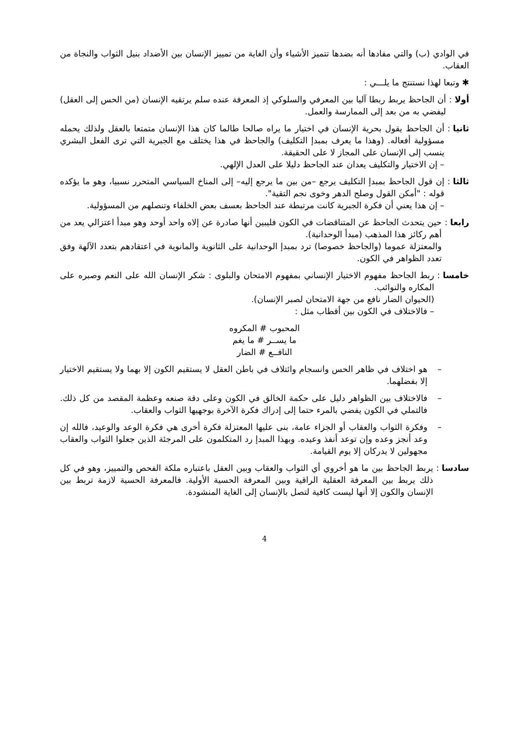في الوادي (ب) والتي مفادها أنه بضدها تتميز الأشياء وأن الغاية من تمييز الإنسان بين الأضداد بنيل الثواب والنجاة من العقاب.
✱ وتبعا لهذا نستنتج ما يلـــي :
أولا : أن الجاحظ يربط ربطا آليا بين المعرفي والسلوكي إذ المعرفة عنده سلم يرتقيه الإنسان (من الحس إلى العقل) ليفضي به من بعد إلى الممارسة والعمل.
ثانيا : أن الجاحظ يقول بحرية الإنسان في اختيار ما يراه صالحا طالما كان هذا الإنسان متمتعا بالعقل ولذلك يحمله مسؤولية أفعاله. (وهذا ما يعرف بمبدإ التكليف) والجاحظ في هذا يختلف مع الجبرية التي ترى الفعل البشري ينسب إلى الإنسان على المجاز لا على الحقيقة.
– إن الاختيار والتكليف يعدان عند الجاحظ دليلا على العدل الإلهي.
ثالثا : إن قول الجاحظ بمبدإ التكليف يرجع –من بين ما يرجع إليه– إلى المناخ السياسي المتحرر نسبيا، وهو ما يؤكده قوله : "أمكن القول وصلح الدهر وخوى نجم التقية".
– إن هذا يعني أن فكرة الجبرية كانت مرتبطة عند الجاحظ بعسف بعض الخلفاء وتنصلهم من المسؤولية.
رابعا : حين يتحدث الجاحظ عن المتناقضات في الكون فليبين أنها صادرة عن إلاه واحد أوحد وهو مبدأ اعتزالي يعد من أهم ركائز هذا المذهب (مبدأ الوحدانية).
والمعتزلة عموما (والجاحظ خصوصا) ترد بمبدإ الوحدانية على الثانوية والمانوية في اعتقادهم بتعدد الآلهة وفق تعدد الظواهر في الكون.
خامسا : ربط الجاحظ مفهوم الاختيار الإنساني بمفهوم الامتحان والبلوى : شكر الإنسان الله على النعم وصبره على المكاره والنوائب.
(الحيوان الضار نافع من جهة الامتحان لصبر الإنسان).
– فالاختلاف في الكون بين أقطاب مثل :
المحبوب # المكروه
ما يســر # ما يغم
النافــع # الضار
– هو اختلاف في ظاهر الحس وانسجام وائتلاف في باطن العقل لا يستقيم الكون إلا بهما ولا يستقيم الاختيار إلا بفضلهما.
– فالاختلاف بين الظواهر دليل على حكمة الخالق في الكون وعلى دقة صنعه وعظمة المقصد من كل ذلك. فالتملي في الكون يفضي بالمرء حتما إلى إدراك فكرة الآخرة بوجهيها الثواب والعقاب.
– وفكرة الثواب والعقاب أو الجزاء عامة، بنى عليها المعتزلة فكرة أخرى هي فكرة الوعد والوعيد، فالله إن وعد أنجز وعده وإن توعد أنفذ وعيده. وبهذا المبدإ رد المتكلمون على المرجئة الذين جعلوا الثواب والعقاب مجهولين لا يدركان إلا يوم القيامة.
سادسا : يربط الجاحظ بين ما هو أخروي أي الثواب والعقاب وبين العقل باعتباره ملكة الفحص والتمييز، وهو في كل ذلك يربط بين المعرفة العقلية الراقية وبين المعرفة الحسية الأولية. فالمعرفة الحسية لازمة تربط بين الإنسان والكون إلا أنها ليست كافية لتصل بالإنسان إلى الغاية المنشودة.
4